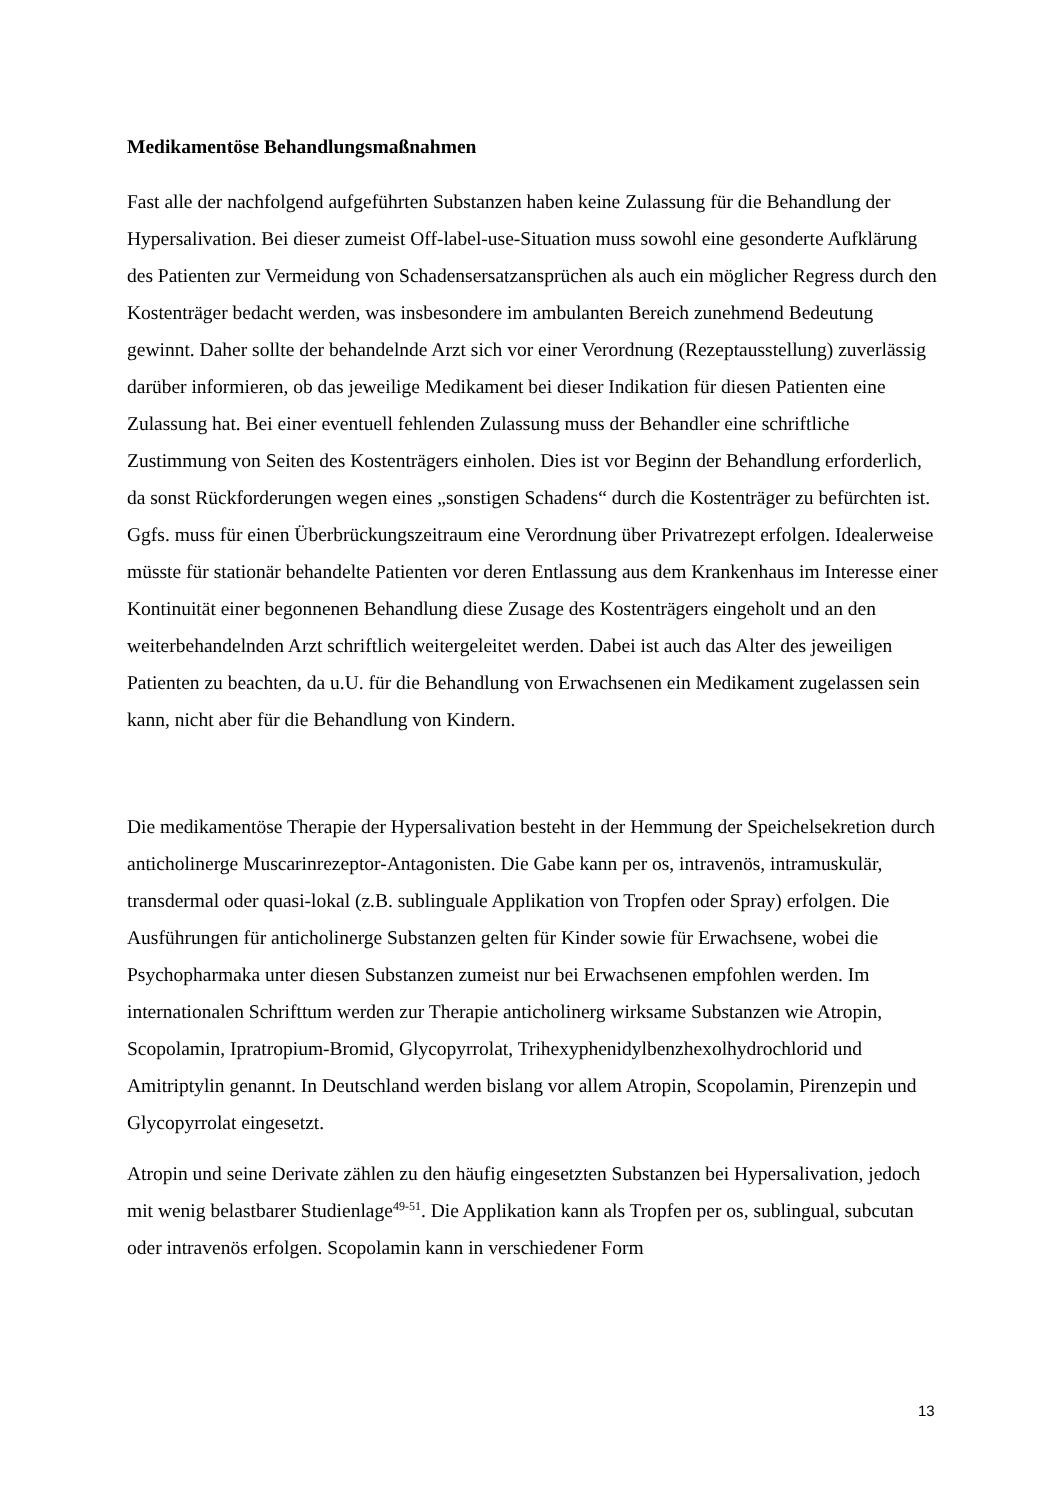Medikamentöse Behandlungsmaßnahmen
Fast alle der nachfolgend aufgeführten Substanzen haben keine Zulassung für die Behandlung der Hypersalivation. Bei dieser zumeist Off-label-use-Situation muss sowohl eine gesonderte Aufklärung des Patienten zur Vermeidung von Schadensersatzansprüchen als auch ein möglicher Regress durch den Kostenträger bedacht werden, was insbesondere im ambulanten Bereich zunehmend Bedeutung gewinnt. Daher sollte der behandelnde Arzt sich vor einer Verordnung (Rezeptausstellung) zuverlässig darüber informieren, ob das jeweilige Medikament bei dieser Indikation für diesen Patienten eine Zulassung hat. Bei einer eventuell fehlenden Zulassung muss der Behandler eine schriftliche Zustimmung von Seiten des Kostenträgers einholen. Dies ist vor Beginn der Behandlung erforderlich, da sonst Rückforderungen wegen eines „sonstigen Schadens“ durch die Kostenträger zu befürchten ist. Ggfs. muss für einen Überbrückungszeitraum eine Verordnung über Privatrezept erfolgen. Idealerweise müsste für stationär behandelte Patienten vor deren Entlassung aus dem Krankenhaus im Interesse einer Kontinuität einer begonnenen Behandlung diese Zusage des Kostenträgers eingeholt und an den weiterbehandelnden Arzt schriftlich weitergeleitet werden. Dabei ist auch das Alter des jeweiligen Patienten zu beachten, da u.U. für die Behandlung von Erwachsenen ein Medikament zugelassen sein kann, nicht aber für die Behandlung von Kindern.
Die medikamentöse Therapie der Hypersalivation besteht in der Hemmung der Speichelsekretion durch anticholinerge Muscarinrezeptor-Antagonisten. Die Gabe kann per os, intravenös, intramuskulär, transdermal oder quasi-lokal (z.B. sublinguale Applikation von Tropfen oder Spray) erfolgen. Die Ausführungen für anticholinerge Substanzen gelten für Kinder sowie für Erwachsene, wobei die Psychopharmaka unter diesen Substanzen zumeist nur bei Erwachsenen empfohlen werden. Im internationalen Schrifttum werden zur Therapie anticholinerg wirksame Substanzen wie Atropin, Scopolamin, Ipratropium-Bromid, Glycopyrrolat, Trihexyphenidylbenzhexolhydrochlorid und Amitriptylin genannt. In Deutschland werden bislang vor allem Atropin, Scopolamin, Pirenzepin und Glycopyrrolat eingesetzt.
Atropin und seine Derivate zählen zu den häufig eingesetzten Substanzen bei Hypersalivation, jedoch mit wenig belastbarer Studienlage<sup>49-51</sup>. Die Applikation kann als Tropfen per os, sublingual, subcutan oder intravenös erfolgen. Scopolamin kann in verschiedener Form
13